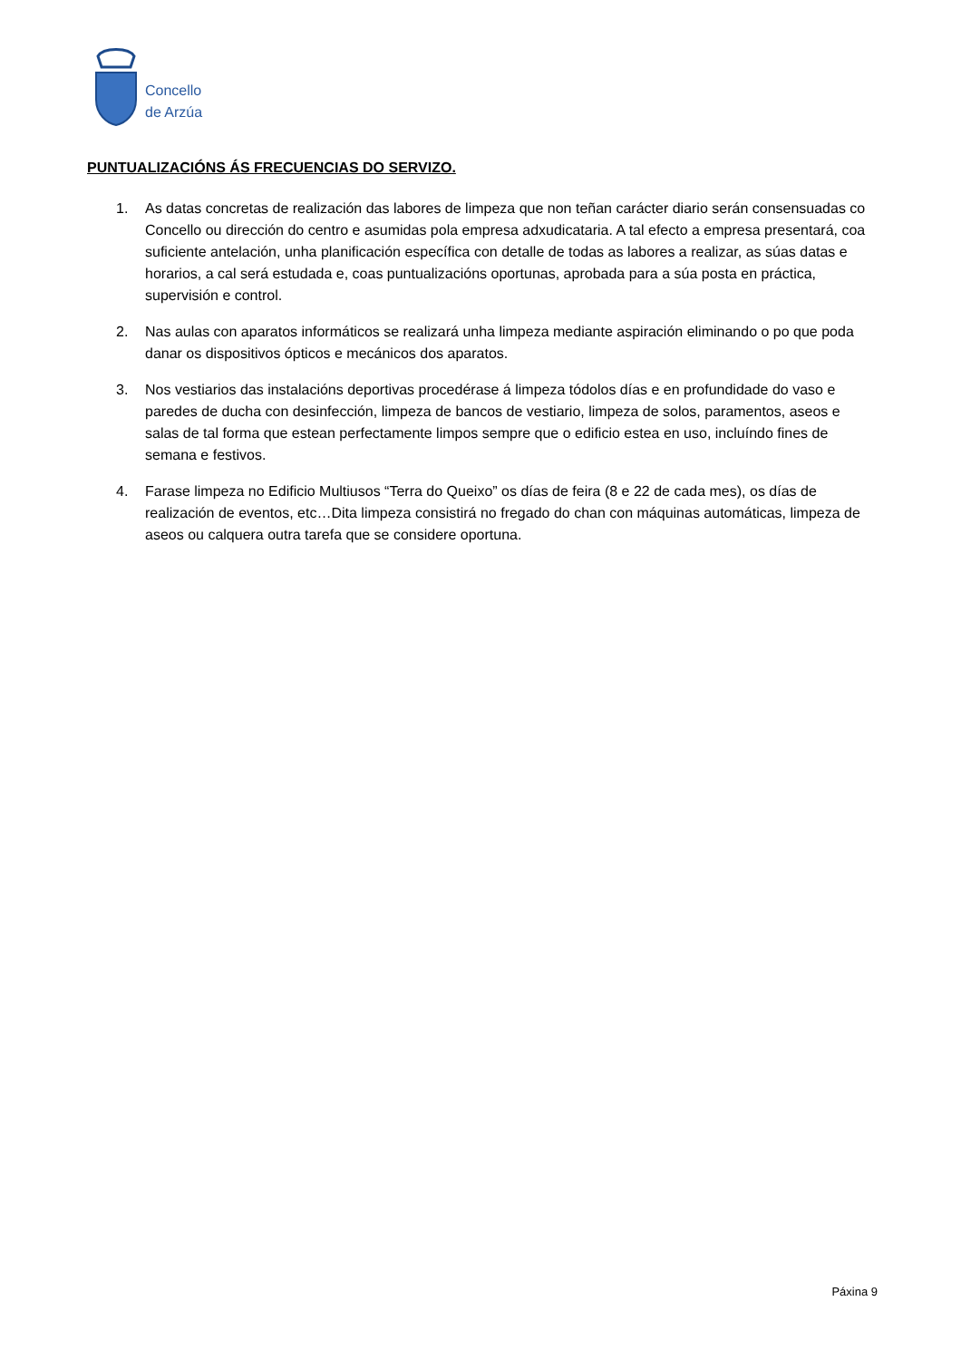Concello
de Arzúa
PUNTUALIZACIÓNS ÁS FRECUENCIAS DO SERVIZO.
1. As datas concretas de realización das labores de limpeza que non teñan carácter diario serán consensuadas co Concello ou dirección do centro e asumidas pola empresa adxudicataria. A tal efecto a empresa presentará, coa suficiente antelación, unha planificación específica con detalle de todas as labores a realizar, as súas datas e horarios, a cal será estudada e, coas puntualizacións oportunas, aprobada para a súa posta en práctica, supervisión e control.
2. Nas aulas con aparatos informáticos se realizará unha limpeza mediante aspiración eliminando o po que poda danar os dispositivos ópticos e mecánicos dos aparatos.
3. Nos vestiarios das instalacións deportivas procedérase á limpeza tódolos días e en profundidade do vaso e paredes de ducha con desinfección, limpeza de bancos de vestiario, limpeza de solos, paramentos, aseos e salas de tal forma que estean perfectamente limpos sempre que o edificio estea en uso, incluíndo fines de semana e festivos.
4. Farase limpeza no Edificio Multiusos “Terra do Queixo” os días de feira (8 e 22 de cada mes), os días de realización de eventos, etc…Dita limpeza consistirá no fregado do chan con máquinas automáticas, limpeza de aseos ou calquera outra tarefa que se considere oportuna.
Páxina 9